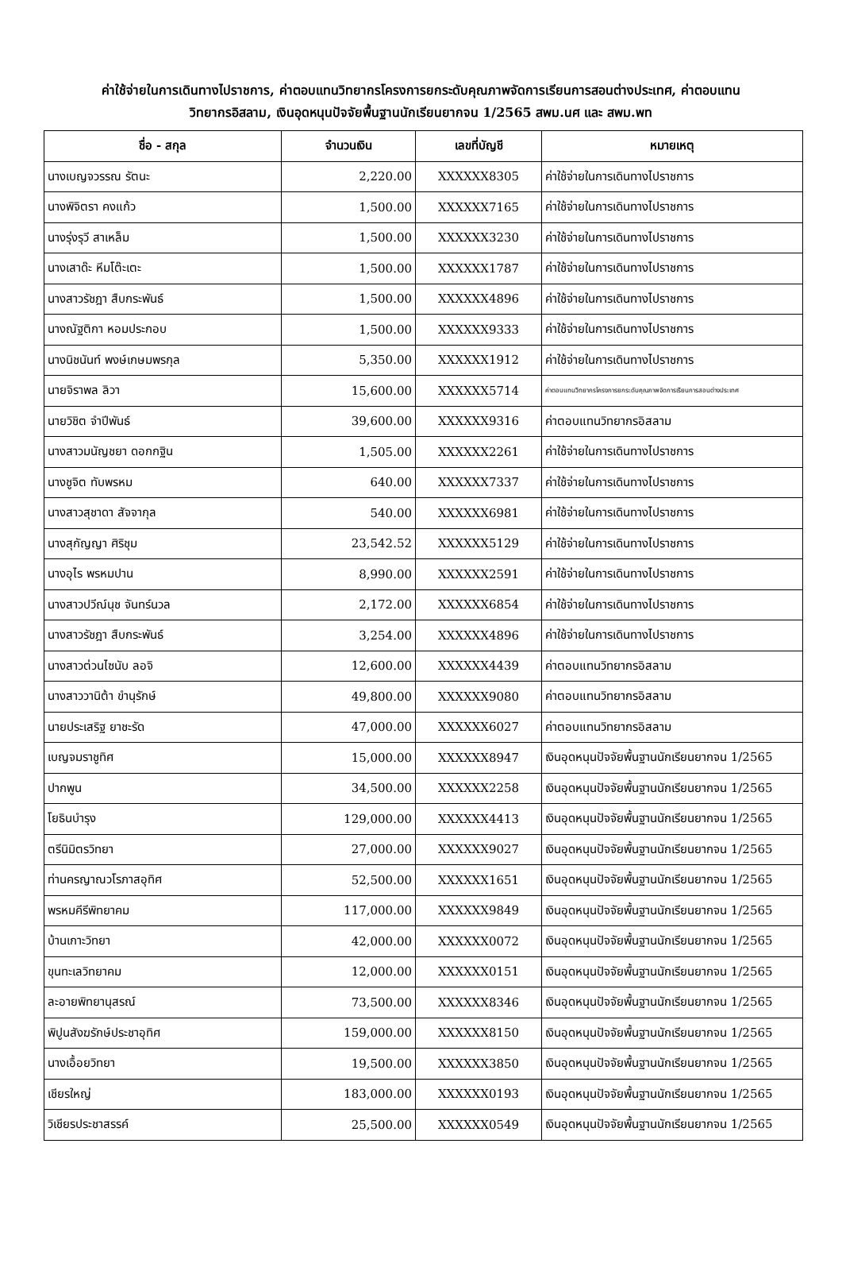ค่าใช้จ่ายในการเดินทางไปราชการ, ค่าตอบแทนวิทยากรโครงการยกระดับคุณภาพจัดการเรียนการสอนต่างประเทศ, ค่าตอบแทน
วิทยากรอิสลาม, เงินอุดหนุนปัจจัยพื้นฐานนักเรียนยากจน 1/2565 สพม.นศ และ สพม.พท
| ชื่อ - สกุล | จำนวนเงิน | เลขที่บัญชี | หมายเหตุ |
| --- | --- | --- | --- |
| นางเบญจวรรณ รัตนะ | 2,220.00 | XXXXXX8305 | ค่าใช้จ่ายในการเดินทางไปราชการ |
| นางพิจิตรา คงแก้ว | 1,500.00 | XXXXXX7165 | ค่าใช้จ่ายในการเดินทางไปราชการ |
| นางรุ่งรุวี สาเหล็ม | 1,500.00 | XXXXXX3230 | ค่าใช้จ่ายในการเดินทางไปราชการ |
| นางเสาด๊ะ หีมโต๊ะเตะ | 1,500.00 | XXXXXX1787 | ค่าใช้จ่ายในการเดินทางไปราชการ |
| นางสาวรัชฎา สืบกระพันธ์ | 1,500.00 | XXXXXX4896 | ค่าใช้จ่ายในการเดินทางไปราชการ |
| นางณัฐติกา หอมประกอบ | 1,500.00 | XXXXXX9333 | ค่าใช้จ่ายในการเดินทางไปราชการ |
| นางนิชนันท์ พงษ์เกษมพรกุล | 5,350.00 | XXXXXX1912 | ค่าใช้จ่ายในการเดินทางไปราชการ |
| นายจิราพล ลิวา | 15,600.00 | XXXXXX5714 | ค่าตอบแทนวิทยากรโครงการยกระดับคุณภาพจัดการเรียนการสอนต่างประเทศ |
| นายวิชิต จำปีพันธ์ | 39,600.00 | XXXXXX9316 | ค่าตอบแทนวิทยากรอิสลาม |
| นางสาวมนัญชยา ดอกกฐิน | 1,505.00 | XXXXXX2261 | ค่าใช้จ่ายในการเดินทางไปราชการ |
| นางชูจิต ทับพรหม | 640.00 | XXXXXX7337 | ค่าใช้จ่ายในการเดินทางไปราชการ |
| นางสาวสุชาดา สัจจากุล | 540.00 | XXXXXX6981 | ค่าใช้จ่ายในการเดินทางไปราชการ |
| นางสุกัญญา ศิริชุม | 23,542.52 | XXXXXX5129 | ค่าใช้จ่ายในการเดินทางไปราชการ |
| นางอุไร พรหมปาน | 8,990.00 | XXXXXX2591 | ค่าใช้จ่ายในการเดินทางไปราชการ |
| นางสาวปวีณ์นุช จันทร์นวล | 2,172.00 | XXXXXX6854 | ค่าใช้จ่ายในการเดินทางไปราชการ |
| นางสาวรัชฎา สืบกระพันธ์ | 3,254.00 | XXXXXX4896 | ค่าใช้จ่ายในการเดินทางไปราชการ |
| นางสาวต่วนไซนับ ลอจิ | 12,600.00 | XXXXXX4439 | ค่าตอบแทนวิทยากรอิสลาม |
| นางสาววานิต้า ขำนุรักษ์ | 49,800.00 | XXXXXX9080 | ค่าตอบแทนวิทยากรอิสลาม |
| นายประเสริฐ ยาชะรัด | 47,000.00 | XXXXXX6027 | ค่าตอบแทนวิทยากรอิสลาม |
| เบญจมราชูทิศ | 15,000.00 | XXXXXX8947 | เงินอุดหนุนปัจจัยพื้นฐานนักเรียนยากจน 1/2565 |
| ปากพูน | 34,500.00 | XXXXXX2258 | เงินอุดหนุนปัจจัยพื้นฐานนักเรียนยากจน 1/2565 |
| โยธินบำรุง | 129,000.00 | XXXXXX4413 | เงินอุดหนุนปัจจัยพื้นฐานนักเรียนยากจน 1/2565 |
| ตรีนิมิตรวิทยา | 27,000.00 | XXXXXX9027 | เงินอุดหนุนปัจจัยพื้นฐานนักเรียนยากจน 1/2565 |
| ท่านครญาณวโรภาสอุทิศ | 52,500.00 | XXXXXX1651 | เงินอุดหนุนปัจจัยพื้นฐานนักเรียนยากจน 1/2565 |
| พรหมคีรีพิทยาคม | 117,000.00 | XXXXXX9849 | เงินอุดหนุนปัจจัยพื้นฐานนักเรียนยากจน 1/2565 |
| บ้านเกาะวิทยา | 42,000.00 | XXXXXX0072 | เงินอุดหนุนปัจจัยพื้นฐานนักเรียนยากจน 1/2565 |
| ขุนทะเลวิทยาคม | 12,000.00 | XXXXXX0151 | เงินอุดหนุนปัจจัยพื้นฐานนักเรียนยากจน 1/2565 |
| ละอายพิทยานุสรณ์ | 73,500.00 | XXXXXX8346 | เงินอุดหนุนปัจจัยพื้นฐานนักเรียนยากจน 1/2565 |
| พิปูนสังฆรักษ์ประชาอุทิศ | 159,000.00 | XXXXXX8150 | เงินอุดหนุนปัจจัยพื้นฐานนักเรียนยากจน 1/2565 |
| นางเอื้อยวิทยา | 19,500.00 | XXXXXX3850 | เงินอุดหนุนปัจจัยพื้นฐานนักเรียนยากจน 1/2565 |
| เชียรใหญ่ | 183,000.00 | XXXXXX0193 | เงินอุดหนุนปัจจัยพื้นฐานนักเรียนยากจน 1/2565 |
| วิเชียรประชาสรรค์ | 25,500.00 | XXXXXX0549 | เงินอุดหนุนปัจจัยพื้นฐานนักเรียนยากจน 1/2565 |